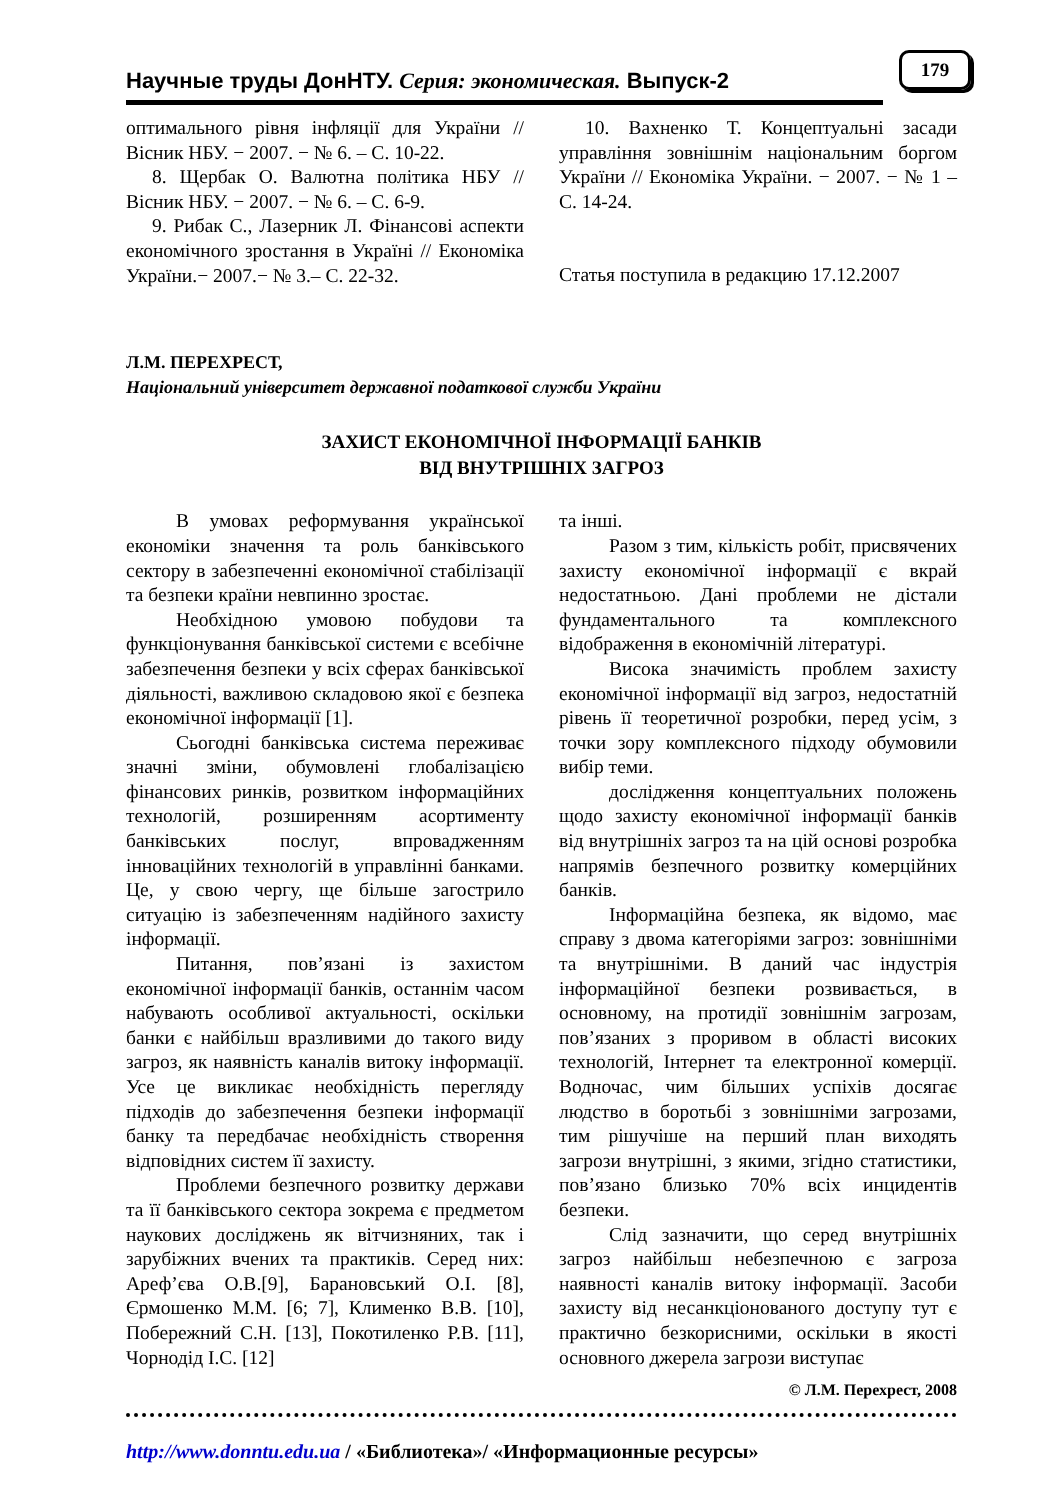Научные труды ДонНТУ. Серия: экономическая. Выпуск-2
179
оптимального рівня інфляції для України // Вісник НБУ. − 2007. − № 6. – С. 10-22.
8. Щербак О. Валютна політика НБУ // Вісник НБУ. − 2007. − № 6. – С. 6-9.
9. Рибак С., Лазерник Л. Фінансові аспекти економічного зростання в Україні // Економіка України.− 2007.− № 3.– С. 22-32.
10. Вахненко Т. Концептуальні засади управління зовнішнім національним боргом України // Економіка України. − 2007. − № 1 – С. 14-24.
Статья поступила в редакцию 17.12.2007
Л.М. ПЕРЕХРЕСТ,
Національний університет державної податкової служби України
ЗАХИСТ ЕКОНОМІЧНОЇ ІНФОРМАЦІЇ БАНКІВ
ВІД ВНУТРІШНІХ ЗАГРОЗ
В умовах реформування української економіки значення та роль банківського сектору в забезпеченні економічної стабілізації та безпеки країни невпинно зростає.
Необхідною умовою побудови та функціонування банківської системи є всебічне забезпечення безпеки у всіх сферах банківської діяльності, важливою складовою якої є безпека економічної інформації [1].
Сьогодні банківська система переживає значні зміни, обумовлені глобалізацією фінансових ринків, розвитком інформаційних технологій, розширенням асортименту банківських послуг, впровадженням інноваційних технологій в управлінні банками. Це, у свою чергу, ще більше загострило ситуацію із забезпеченням надійного захисту інформації.
Питання, пов’язані із захистом економічної інформації банків, останнім часом набувають особливої актуальності, оскільки банки є найбільш вразливими до такого виду загроз, як наявність каналів витоку інформації. Усе це викликає необхідність перегляду підходів до забезпечення безпеки інформації банку та передбачає необхідність створення відповідних систем її захисту.
Проблеми безпечного розвитку держави та її банківського сектора зокрема є предметом наукових досліджень як вітчизняних, так і зарубіжних вчених та практиків. Серед них: Ареф’єва О.В.[9], Барановський О.І. [8], Єрмошенко М.М. [6; 7], Клименко В.В. [10], Побережний С.Н. [13], Покотиленко Р.В. [11], Чорнодід І.С. [12]
та інші.
Разом з тим, кількість робіт, присвячених захисту економічної інформації є вкрай недостатньою. Дані проблеми не дістали фундаментального та комплексного відображення в економічній літературі.
Висока значимість проблем захисту економічної інформації від загроз, недостатній рівень її теоретичної розробки, перед усім, з точки зору комплексного підходу обумовили вибір теми.
дослідження концептуальних положень щодо захисту економічної інформації банків від внутрішніх загроз та на цій основі розробка напрямів безпечного розвитку комерційних банків.
Інформаційна безпека, як відомо, має справу з двома категоріями загроз: зовнішніми та внутрішніми. В даний час індустрія інформаційної безпеки розвивається, в основному, на протидії зовнішнім загрозам, пов’язаних з проривом в області високих технологій, Інтернет та електронної комерції. Водночас, чим більших успіхів досягає людство в боротьбі з зовнішніми загрозами, тим рішучіше на перший план виходять загрози внутрішні, з якими, згідно статистики, пов’язано близько 70% всіх инцидентів безпеки.
Слід зазначити, що серед внутрішніх загроз найбільш небезпечною є загроза наявності каналів витоку інформації. Засоби захисту від несанкціонованого доступу тут є практично безкорисними, оскільки в якості основного джерела загрози виступає
© Л.М. Перехрест, 2008
http://www.donntu.edu.ua / «Библиотека»/ «Информационные ресурсы»